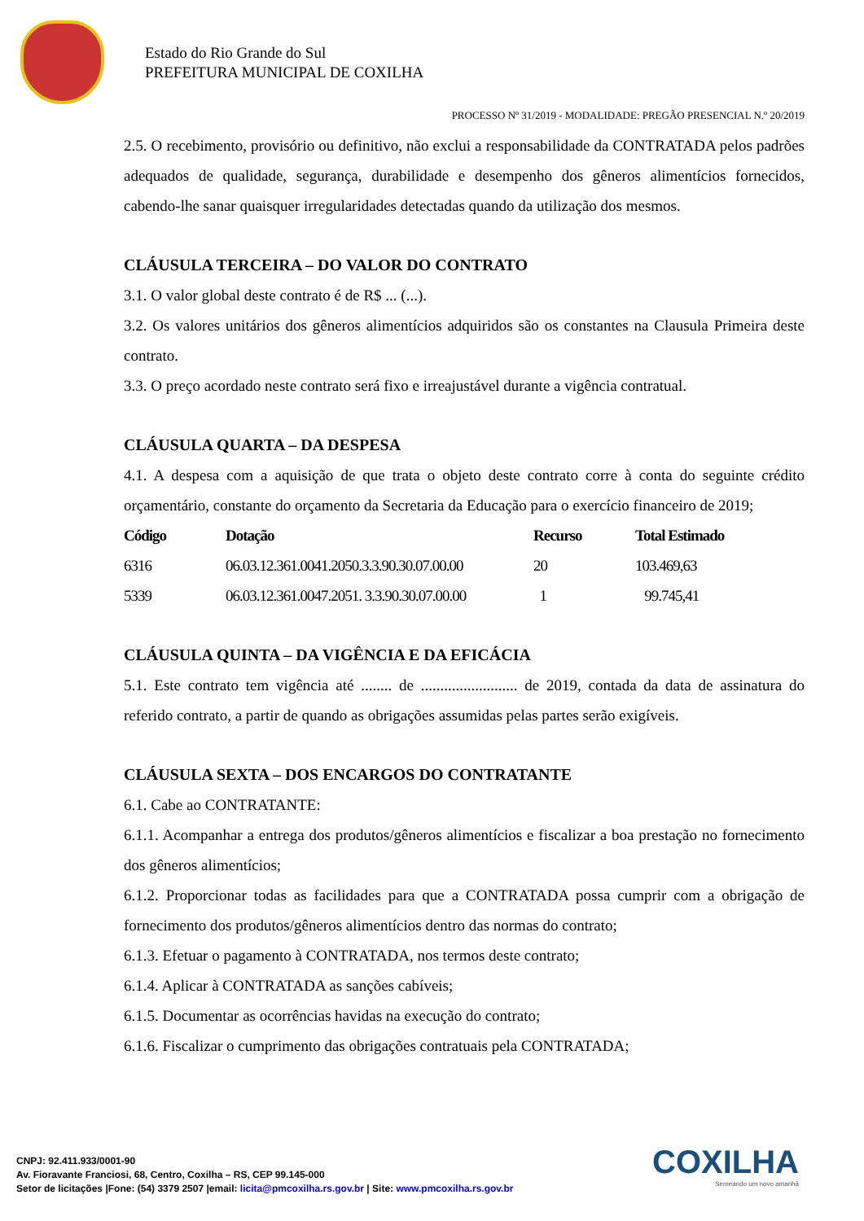Estado do Rio Grande do Sul
PREFEITURA MUNICIPAL DE COXILHA
PROCESSO Nº 31/2019 - MODALIDADE: PREGÃO PRESENCIAL N.º 20/2019
2.5. O recebimento, provisório ou definitivo, não exclui a responsabilidade da CONTRATADA pelos padrões adequados de qualidade, segurança, durabilidade e desempenho dos gêneros alimentícios fornecidos, cabendo-lhe sanar quaisquer irregularidades detectadas quando da utilização dos mesmos.
CLÁUSULA TERCEIRA – DO VALOR DO CONTRATO
3.1. O valor global deste contrato é de R$ ... (...).
3.2. Os valores unitários dos gêneros alimentícios adquiridos são os constantes na Clausula Primeira deste contrato.
3.3. O preço acordado neste contrato será fixo e irreajustável durante a vigência contratual.
CLÁUSULA QUARTA – DA DESPESA
4.1. A despesa com a aquisição de que trata o objeto deste contrato corre à conta do seguinte crédito orçamentário, constante do orçamento da Secretaria da Educação para o exercício financeiro de 2019;
| Código | Dotação | Recurso | Total Estimado |
| --- | --- | --- | --- |
| 6316 | 06.03.12.361.0041.2050.3.3.90.30.07.00.00 | 20 | 103.469,63 |
| 5339 | 06.03.12.361.0047.2051. 3.3.90.30.07.00.00 | 1 | 99.745,41 |
CLÁUSULA QUINTA – DA VIGÊNCIA E DA EFICÁCIA
5.1. Este contrato tem vigência até ........ de ......................... de 2019, contada da data de assinatura do referido contrato, a partir de quando as obrigações assumidas pelas partes serão exigíveis.
CLÁUSULA SEXTA – DOS ENCARGOS DO CONTRATANTE
6.1. Cabe ao CONTRATANTE:
6.1.1. Acompanhar a entrega dos produtos/gêneros alimentícios e fiscalizar a boa prestação no fornecimento dos gêneros alimentícios;
6.1.2. Proporcionar todas as facilidades para que a CONTRATADA possa cumprir com a obrigação de fornecimento dos produtos/gêneros alimentícios dentro das normas do contrato;
6.1.3. Efetuar o pagamento à CONTRATADA, nos termos deste contrato;
6.1.4. Aplicar à CONTRATADA as sanções cabíveis;
6.1.5. Documentar as ocorrências havidas na execução do contrato;
6.1.6. Fiscalizar o cumprimento das obrigações contratuais pela CONTRATADA;
CNPJ: 92.411.933/0001-90
Av. Fioravante Franciosi, 68, Centro, Coxilha – RS, CEP 99.145-000
Setor de licitações |Fone: (54) 3379 2507 |email: licita@pmcoxilha.rs.gov.br | Site: www.pmcoxilha.rs.gov.br
COXILHA
Semeando um novo amanhã